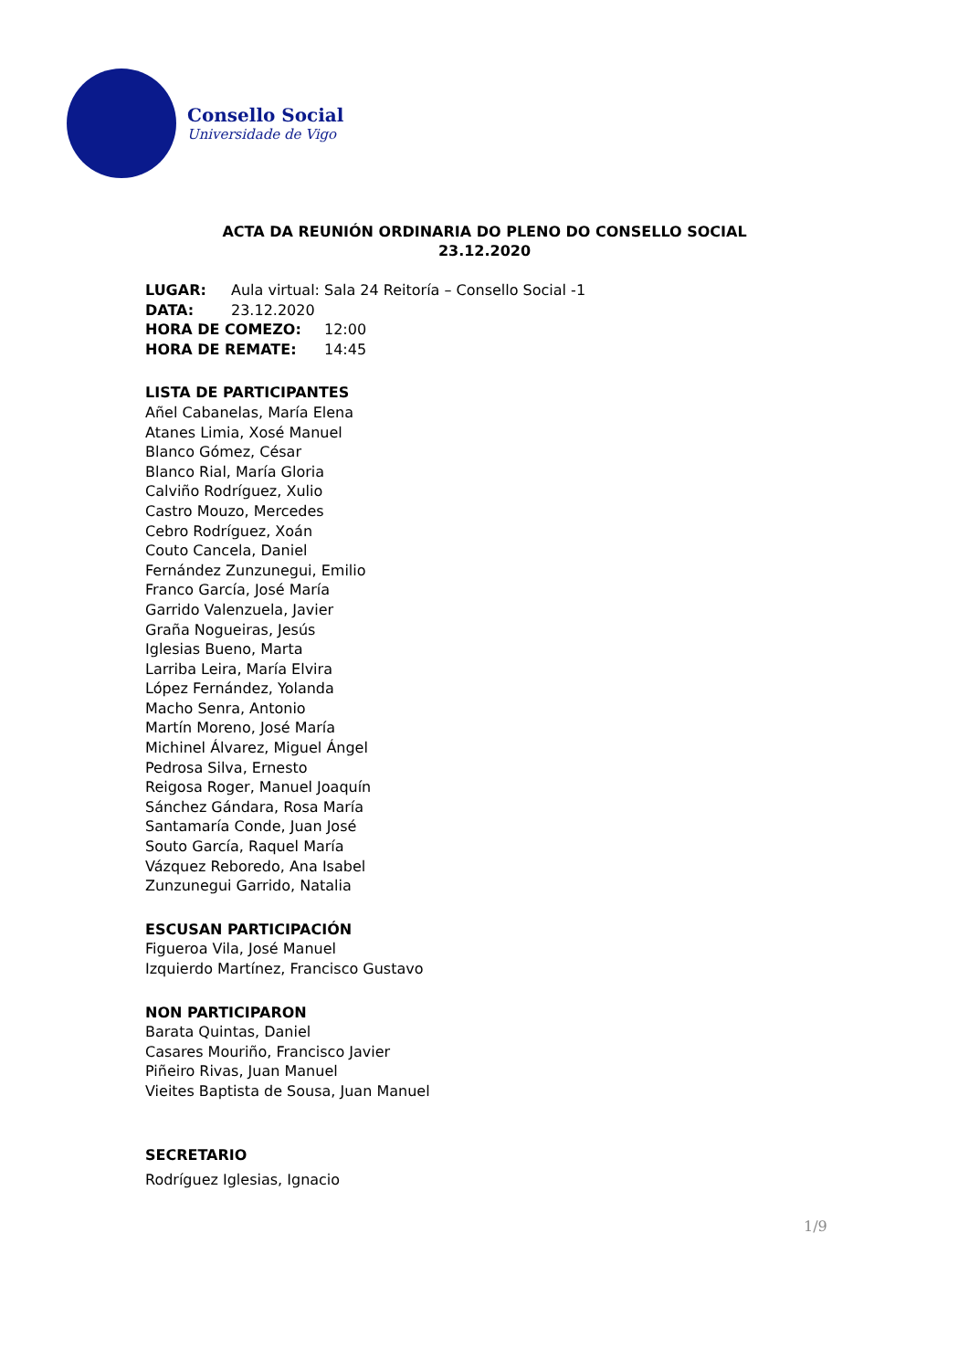Consello Social
Universidade de Vigo
ACTA DA REUNIÓN ORDINARIA DO PLENO DO CONSELLO SOCIAL
23.12.2020
LUGAR: Aula virtual: Sala 24 Reitoría – Consello Social -1
DATA: 23.12.2020
HORA DE COMEZO: 12:00
HORA DE REMATE: 14:45
LISTA DE PARTICIPANTES
Añel Cabanelas, María Elena
Atanes Limia, Xosé Manuel
Blanco Gómez, César
Blanco Rial, María Gloria
Calviño Rodríguez, Xulio
Castro Mouzo, Mercedes
Cebro Rodríguez, Xoán
Couto Cancela, Daniel
Fernández Zunzunegui, Emilio
Franco García, José María
Garrido Valenzuela, Javier
Graña Nogueiras, Jesús
Iglesias Bueno, Marta
Larriba Leira, María Elvira
López Fernández, Yolanda
Macho Senra, Antonio
Martín Moreno, José María
Michinel Álvarez, Miguel Ángel
Pedrosa Silva, Ernesto
Reigosa Roger, Manuel Joaquín
Sánchez Gándara, Rosa María
Santamaría Conde, Juan José
Souto García, Raquel María
Vázquez Reboredo, Ana Isabel
Zunzunegui Garrido, Natalia
ESCUSAN PARTICIPACIÓN
Figueroa Vila, José Manuel
Izquierdo Martínez, Francisco Gustavo
NON PARTICIPARON
Barata Quintas, Daniel
Casares Mouriño, Francisco Javier
Piñeiro Rivas, Juan Manuel
Vieites Baptista de Sousa, Juan Manuel
SECRETARIO
Rodríguez Iglesias, Ignacio
1/9